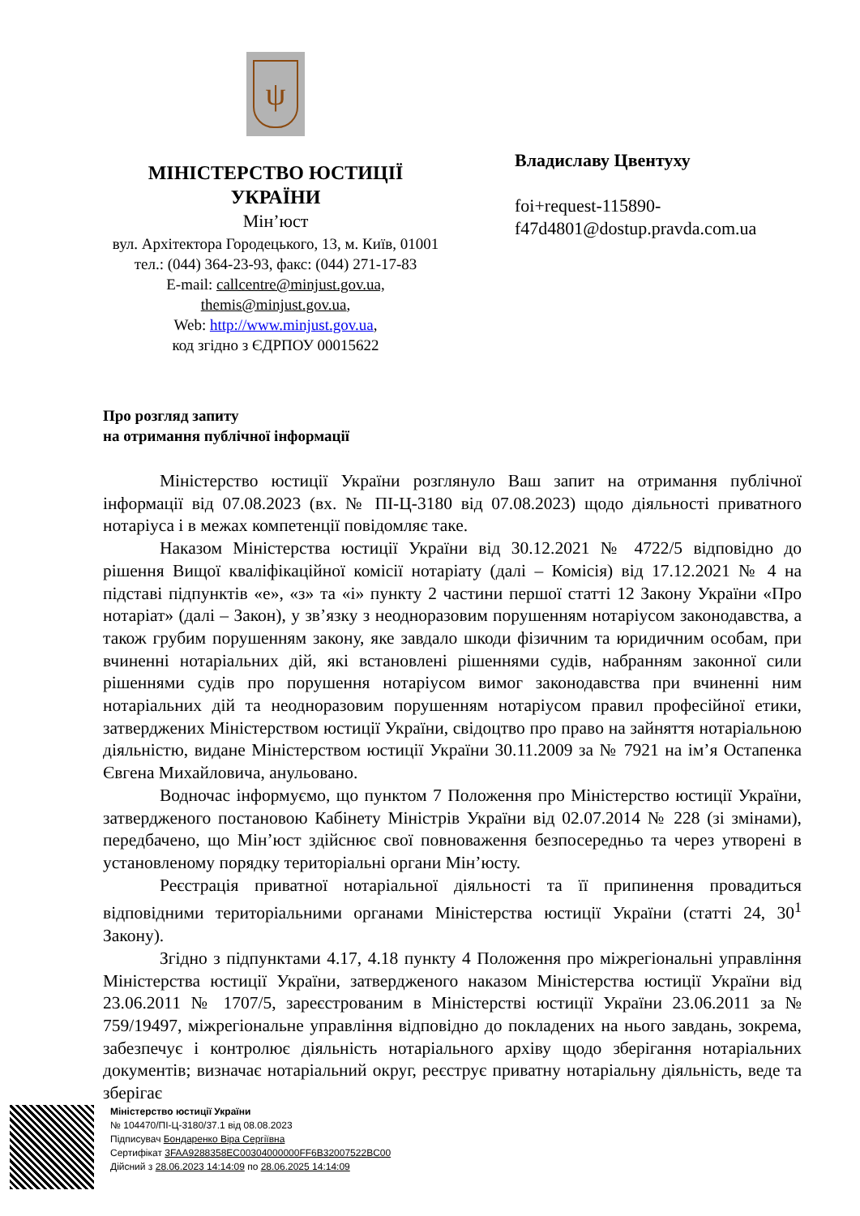ψ
МІНІСТЕРСТВО ЮСТИЦІЇ
УКРАЇНИ
Мін’юст
вул. Архітектора Городецького, 13, м. Київ, 01001
тел.: (044) 364-23-93, факс: (044) 271-17-83
E-mail: callcentre@minjust.gov.ua,
themis@minjust.gov.ua,
Web: http://www.minjust.gov.ua,
код згідно з ЄДРПОУ 00015622
Владиславу Цвентуху
foi+request-115890-
f47d4801@dostup.pravda.com.ua
Про розгляд запиту
на отримання публічної інформації
Міністерство юстиції України розглянуло Ваш запит на отримання публічної інформації від 07.08.2023 (вх. № ПІ-Ц-3180 від 07.08.2023) щодо діяльності приватного нотаріуса і в межах компетенції повідомляє таке.
Наказом Міністерства юстиції України від 30.12.2021 № 4722/5 відповідно до рішення Вищої кваліфікаційної комісії нотаріату (далі – Комісія) від 17.12.2021 № 4 на підставі підпунктів «е», «з» та «і» пункту 2 частини першої статті 12 Закону України «Про нотаріат» (далі – Закон), у зв’язку з неодноразовим порушенням нотаріусом законодавства, а також грубим порушенням закону, яке завдало шкоди фізичним та юридичним особам, при вчиненні нотаріальних дій, які встановлені рішеннями судів, набранням законної сили рішеннями судів про порушення нотаріусом вимог законодавства при вчиненні ним нотаріальних дій та неодноразовим порушенням нотаріусом правил професійної етики, затверджених Міністерством юстиції України, свідоцтво про право на зайняття нотаріальною діяльністю, видане Міністерством юстиції України 30.11.2009 за № 7921 на ім’я Остапенка Євгена Михайловича, анульовано.
Водночас інформуємо, що пунктом 7 Положення про Міністерство юстиції України, затвердженого постановою Кабінету Міністрів України від 02.07.2014 № 228 (зі змінами), передбачено, що Мін’юст здійснює свої повноваження безпосередньо та через утворені в установленому порядку територіальні органи Мін’юсту.
Реєстрація приватної нотаріальної діяльності та її припинення провадиться відповідними територіальними органами Міністерства юстиції України (статті 24, 30<sup>1</sup> Закону).
Згідно з підпунктами 4.17, 4.18 пункту 4 Положення про міжрегіональні управління Міністерства юстиції України, затвердженого наказом Міністерства юстиції України від 23.06.2011 № 1707/5, зареєстрованим в Міністерстві юстиції України 23.06.2011 за № 759/19497, міжрегіональне управління відповідно до покладених на нього завдань, зокрема, забезпечує і контролює діяльність нотаріального архіву щодо зберігання нотаріальних документів; визначає нотаріальний округ, реєструє приватну нотаріальну діяльність, веде та зберігає
Міністерство юстиції України
№ 104470/ПІ-Ц-3180/37.1 від 08.08.2023
Підписувач Бондаренко Віра Сергіївна
Сертифікат 3FAA9288358EC00304000000FF6B32007522BC00
Дійсний з 28.06.2023 14:14:09 по 28.06.2025 14:14:09